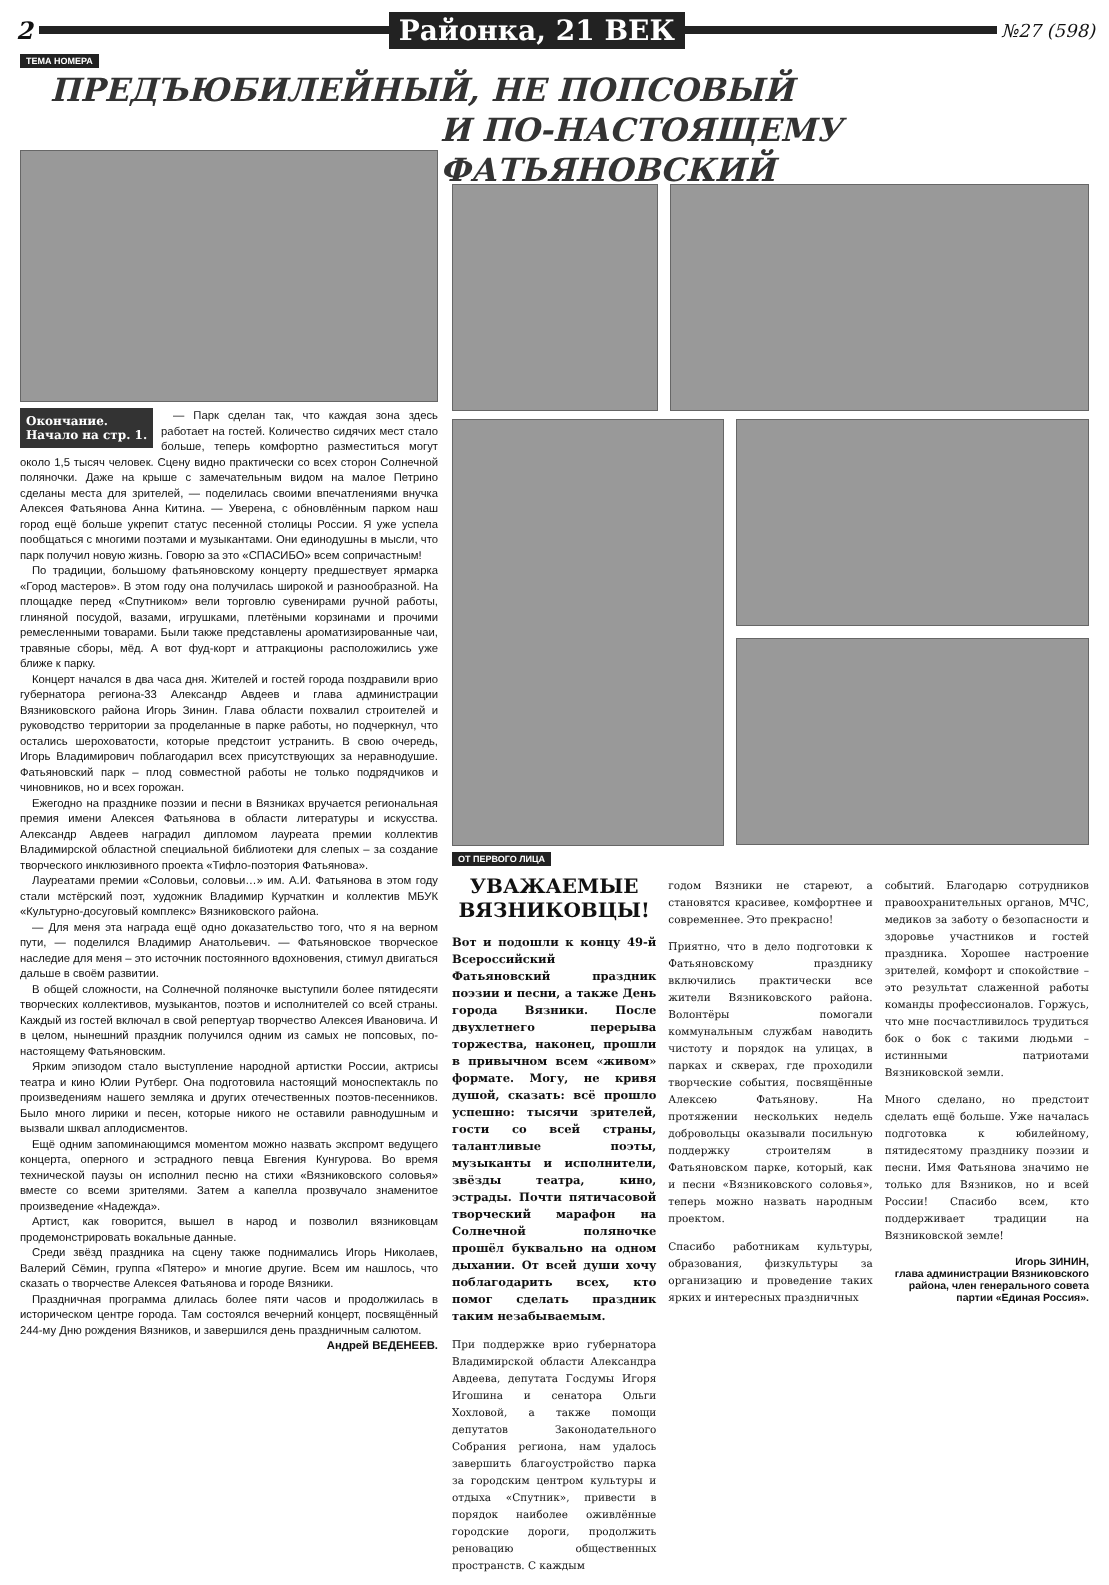2 Районка, 21 ВЕК №27 (598)
ТЕМА НОМЕРА
ПРЕДЪЮБИЛЕЙНЫЙ, НЕ ПОПСОВЫЙ
И ПО-НАСТОЯЩЕМУ ФАТЬЯНОВСКИЙ
Окончание.
Начало на стр. 1.
— Парк сделан так, что каждая зона здесь работает на гостей. Количество сидячих мест стало больше, теперь комфортно разместиться могут около 1,5 тысяч человек. Сцену видно практически со всех сторон Солнечной поляночки. Даже на крыше с замечательным видом на малое Петрино сделаны места для зрителей, — поделилась своими впечатлениями внучка Алексея Фатьянова Анна Китина. — Уверена, с обновлённым парком наш город ещё больше укрепит статус песенной столицы России. Я уже успела пообщаться с многими поэтами и музыкантами. Они единодушны в мысли, что парк получил новую жизнь. Говорю за это «СПАСИБО» всем сопричастным!
По традиции, большому фатьяновскому концерту предшествует ярмарка «Город мастеров». В этом году она получилась широкой и разнообразной. На площадке перед «Спутником» вели торговлю сувенирами ручной работы, глиняной посудой, вазами, игрушками, плетёными корзинами и прочими ремесленными товарами. Были также представлены ароматизированные чаи, травяные сборы, мёд. А вот фуд-корт и аттракционы расположились уже ближе к парку.
Концерт начался в два часа дня. Жителей и гостей города поздравили врио губернатора региона-33 Александр Авдеев и глава администрации Вязниковского района Игорь Зинин. Глава области похвалил строителей и руководство территории за проделанные в парке работы, но подчеркнул, что остались шероховатости, которые предстоит устранить. В свою очередь, Игорь Владимирович поблагодарил всех присутствующих за неравнодушие. Фатьяновский парк – плод совместной работы не только подрядчиков и чиновников, но и всех горожан.
Ежегодно на празднике поэзии и песни в Вязниках вручается региональная премия имени Алексея Фатьянова в области литературы и искусства. Александр Авдеев наградил дипломом лауреата премии коллектив Владимирской областной специальной библиотеки для слепых – за создание творческого инклюзивного проекта «Тифло-поэтория Фатьянова».
Лауреатами премии «Соловьи, соловьи…» им. А.И. Фатьянова в этом году стали мстёрский поэт, художник Владимир Курчаткин и коллектив МБУК «Культурно-досуговый комплекс» Вязниковского района.
— Для меня эта награда ещё одно доказательство того, что я на верном пути, — поделился Владимир Анатольевич. — Фатьяновское творческое наследие для меня – это источник постоянного вдохновения, стимул двигаться дальше в своём развитии.
В общей сложности, на Солнечной поляночке выступили более пятидесяти творческих коллективов, музыкантов, поэтов и исполнителей со всей страны. Каждый из гостей включал в свой репертуар творчество Алексея Ивановича. И в целом, нынешний праздник получился одним из самых не попсовых, по-настоящему Фатьяновским.
Ярким эпизодом стало выступление народной артистки России, актрисы театра и кино Юлии Рутберг. Она подготовила настоящий моноспектакль по произведениям нашего земляка и других отечественных поэтов-песенников. Было много лирики и песен, которые никого не оставили равнодушным и вызвали шквал аплодисментов.
Ещё одним запоминающимся моментом можно назвать экспромт ведущего концерта, оперного и эстрадного певца Евгения Кунгурова. Во время технической паузы он исполнил песню на стихи «Вязниковского соловья» вместе со всеми зрителями. Затем а капелла прозвучало знаменитое произведение «Надежда».
Артист, как говорится, вышел в народ и позволил вязниковцам продемонстрировать вокальные данные.
Среди звёзд праздника на сцену также поднимались Игорь Николаев, Валерий Сёмин, группа «Пятеро» и многие другие. Всем им нашлось, что сказать о творчестве Алексея Фатьянова и городе Вязники.
Праздничная программа длилась более пяти часов и продолжилась в историческом центре города. Там состоялся вечерний концерт, посвящённый 244-му Дню рождения Вязников, и завершился день праздничным салютом.
Андрей ВЕДЕНЕЕВ.
ОТ ПЕРВОГО ЛИЦА
УВАЖАЕМЫЕ ВЯЗНИКОВЦЫ!
Вот и подошли к концу 49-й Всероссийский Фатьяновский праздник поэзии и песни, а также День города Вязники. После двухлетнего перерыва торжества, наконец, прошли в привычном всем «живом» формате. Могу, не кривя душой, сказать: всё прошло успешно: тысячи зрителей, гости со всей страны, талантливые поэты, музыканты и исполнители, звёзды театра, кино, эстрады. Почти пятичасовой творческий марафон на Солнечной поляночке прошёл буквально на одном дыхании. От всей души хочу поблагодарить всех, кто помог сделать праздник таким незабываемым.
При поддержке врио губернатора Владимирской области Александра Авдеева, депутата Госдумы Игоря Игошина и сенатора Ольги Хохловой, а также помощи депутатов Законодательного Собрания региона, нам удалось завершить благоустройство парка за городским центром культуры и отдыха «Спутник», привести в порядок наиболее оживлённые городские дороги, продолжить реновацию общественных пространств. С каждым
годом Вязники не стареют, а становятся красивее, комфортнее и современнее. Это прекрасно!
Приятно, что в дело подготовки к Фатьяновскому празднику включились практически все жители Вязниковского района. Волонтёры помогали коммунальным службам наводить чистоту и порядок на улицах, в парках и скверах, где проходили творческие события, посвящённые Алексею Фатьянову. На протяжении нескольких недель добровольцы оказывали посильную поддержку строителям в Фатьяновском парке, который, как и песни «Вязниковского соловья», теперь можно назвать народным проектом.
Спасибо работникам культуры, образования, физкультуры за организацию и проведение таких ярких и интересных праздничных
событий. Благодарю сотрудников правоохранительных органов, МЧС, медиков за заботу о безопасности и здоровье участников и гостей праздника. Хорошее настроение зрителей, комфорт и спокойствие – это результат слаженной работы команды профессионалов. Горжусь, что мне посчастливилось трудиться бок о бок с такими людьми – истинными патриотами Вязниковской земли.
Много сделано, но предстоит сделать ещё больше. Уже началась подготовка к юбилейному, пятидесятому празднику поэзии и песни. Имя Фатьянова значимо не только для Вязников, но и всей России! Спасибо всем, кто поддерживает традиции на Вязниковской земле!
Игорь ЗИНИН,
глава администрации Вязниковского района, член генерального совета партии «Единая Россия».